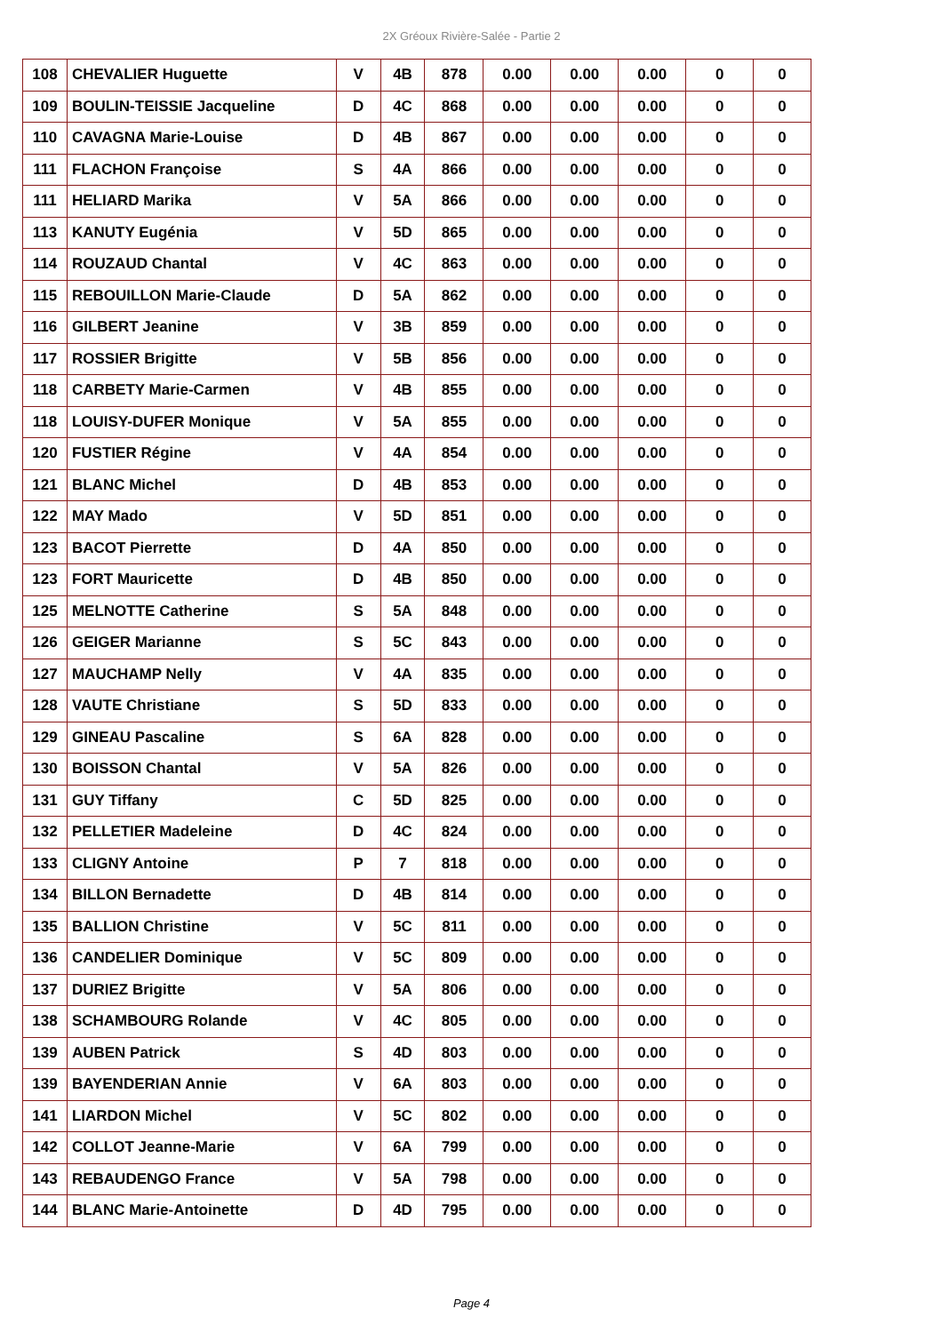2X Gréoux Rivière-Salée - Partie 2
| 108 | CHEVALIER Huguette | V | 4B | 878 | 0.00 | 0.00 | 0.00 | 0 | 0 |
| 109 | BOULIN-TEISSIE Jacqueline | D | 4C | 868 | 0.00 | 0.00 | 0.00 | 0 | 0 |
| 110 | CAVAGNA Marie-Louise | D | 4B | 867 | 0.00 | 0.00 | 0.00 | 0 | 0 |
| 111 | FLACHON Françoise | S | 4A | 866 | 0.00 | 0.00 | 0.00 | 0 | 0 |
| 111 | HELIARD Marika | V | 5A | 866 | 0.00 | 0.00 | 0.00 | 0 | 0 |
| 113 | KANUTY Eugénia | V | 5D | 865 | 0.00 | 0.00 | 0.00 | 0 | 0 |
| 114 | ROUZAUD Chantal | V | 4C | 863 | 0.00 | 0.00 | 0.00 | 0 | 0 |
| 115 | REBOUILLON Marie-Claude | D | 5A | 862 | 0.00 | 0.00 | 0.00 | 0 | 0 |
| 116 | GILBERT Jeanine | V | 3B | 859 | 0.00 | 0.00 | 0.00 | 0 | 0 |
| 117 | ROSSIER Brigitte | V | 5B | 856 | 0.00 | 0.00 | 0.00 | 0 | 0 |
| 118 | CARBETY Marie-Carmen | V | 4B | 855 | 0.00 | 0.00 | 0.00 | 0 | 0 |
| 118 | LOUISY-DUFER Monique | V | 5A | 855 | 0.00 | 0.00 | 0.00 | 0 | 0 |
| 120 | FUSTIER Régine | V | 4A | 854 | 0.00 | 0.00 | 0.00 | 0 | 0 |
| 121 | BLANC Michel | D | 4B | 853 | 0.00 | 0.00 | 0.00 | 0 | 0 |
| 122 | MAY Mado | V | 5D | 851 | 0.00 | 0.00 | 0.00 | 0 | 0 |
| 123 | BACOT Pierrette | D | 4A | 850 | 0.00 | 0.00 | 0.00 | 0 | 0 |
| 123 | FORT Mauricette | D | 4B | 850 | 0.00 | 0.00 | 0.00 | 0 | 0 |
| 125 | MELNOTTE Catherine | S | 5A | 848 | 0.00 | 0.00 | 0.00 | 0 | 0 |
| 126 | GEIGER Marianne | S | 5C | 843 | 0.00 | 0.00 | 0.00 | 0 | 0 |
| 127 | MAUCHAMP Nelly | V | 4A | 835 | 0.00 | 0.00 | 0.00 | 0 | 0 |
| 128 | VAUTE Christiane | S | 5D | 833 | 0.00 | 0.00 | 0.00 | 0 | 0 |
| 129 | GINEAU Pascaline | S | 6A | 828 | 0.00 | 0.00 | 0.00 | 0 | 0 |
| 130 | BOISSON Chantal | V | 5A | 826 | 0.00 | 0.00 | 0.00 | 0 | 0 |
| 131 | GUY Tiffany | C | 5D | 825 | 0.00 | 0.00 | 0.00 | 0 | 0 |
| 132 | PELLETIER Madeleine | D | 4C | 824 | 0.00 | 0.00 | 0.00 | 0 | 0 |
| 133 | CLIGNY Antoine | P | 7 | 818 | 0.00 | 0.00 | 0.00 | 0 | 0 |
| 134 | BILLON Bernadette | D | 4B | 814 | 0.00 | 0.00 | 0.00 | 0 | 0 |
| 135 | BALLION Christine | V | 5C | 811 | 0.00 | 0.00 | 0.00 | 0 | 0 |
| 136 | CANDELIER Dominique | V | 5C | 809 | 0.00 | 0.00 | 0.00 | 0 | 0 |
| 137 | DURIEZ Brigitte | V | 5A | 806 | 0.00 | 0.00 | 0.00 | 0 | 0 |
| 138 | SCHAMBOURG Rolande | V | 4C | 805 | 0.00 | 0.00 | 0.00 | 0 | 0 |
| 139 | AUBEN Patrick | S | 4D | 803 | 0.00 | 0.00 | 0.00 | 0 | 0 |
| 139 | BAYENDERIAN Annie | V | 6A | 803 | 0.00 | 0.00 | 0.00 | 0 | 0 |
| 141 | LIARDON Michel | V | 5C | 802 | 0.00 | 0.00 | 0.00 | 0 | 0 |
| 142 | COLLOT Jeanne-Marie | V | 6A | 799 | 0.00 | 0.00 | 0.00 | 0 | 0 |
| 143 | REBAUDENGO France | V | 5A | 798 | 0.00 | 0.00 | 0.00 | 0 | 0 |
| 144 | BLANC Marie-Antoinette | D | 4D | 795 | 0.00 | 0.00 | 0.00 | 0 | 0 |
Page 4